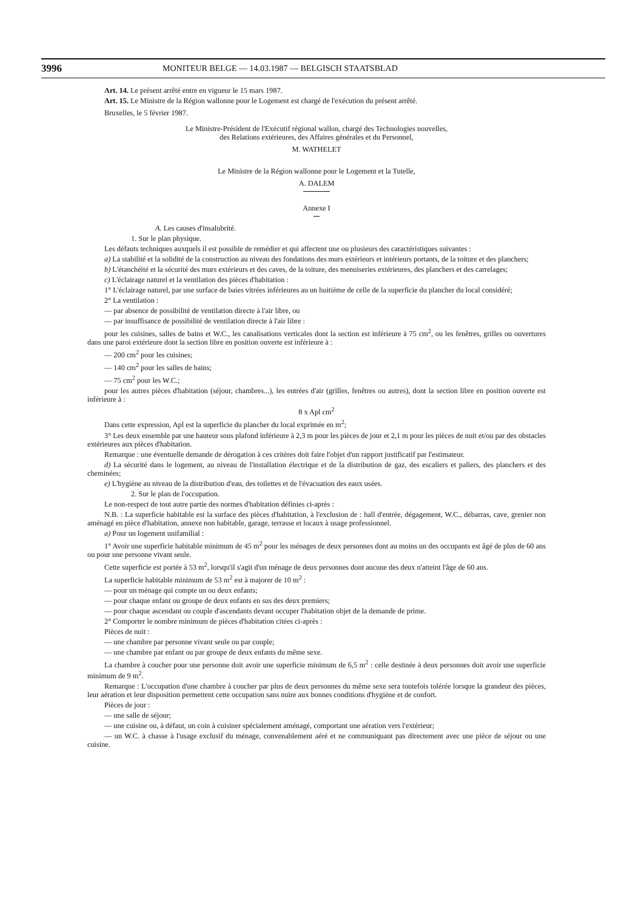3996 MONITEUR BELGE — 14.03.1987 — BELGISCH STAATSBLAD
Art. 14. Le présent arrêté entre en vigueur le 15 mars 1987.
Art. 15. Le Ministre de la Région wallonne pour le Logement est chargé de l'exécution du présent arrêté.
Bruxelles, le 5 février 1987.
Le Ministre-Président de l'Exécutif régional wallon, chargé des Technologies nouvelles,
des Relations extérieures, des Affaires générales et du Personnel,
M. WATHELET
Le Ministre de la Région wallonne pour le Logement et la Tutelle,
A. DALEM
Annexe I
A. Les causes d'insalubrité.
1. Sur le plan physique.
Les défauts techniques auxquels il est possible de remédier et qui affectent une ou plusieurs des caractéristiques suivantes :
a) La stabilité et la solidité de la construction au niveau des fondations des murs extérieurs et intérieurs portants, de la toiture et des planchers;
b) L'étanchéité et la sécurité des murs extérieurs et des caves, de la toiture, des menuiseries extérieures, des planchers et des carrelages;
c) L'éclairage naturel et la ventilation des pièces d'habitation :
1° L'éclairage naturel, par une surface de baies vitrées inférieures au un huitième de celle de la superficie du plancher du local considéré;
2° La ventilation :
— par absence de possibilité de ventilation directe à l'air libre, ou
— par insuffisance de possibilité de ventilation directe à l'air libre :
pour les cuisines, salles de bains et W.C., les canalisations verticales dont la section est inférieure à 75 cm<sup>2</sup>, ou les fenêtres, grilles ou ouvertures dans une paroi extérieure dont la section libre en position ouverte est inférieure à :
— 200 cm<sup>2</sup> pour les cuisines;
— 140 cm<sup>2</sup> pour les salles de bains;
— 75 cm<sup>2</sup> pour les W.C.;
pour les autres pièces d'habitation (séjour, chambres...), les entrées d'air (grilles, fenêtres ou autres), dont la section libre en position ouverte est inférieure à :
8 x Apl cm<sup>2</sup>
Dans cette expression, Apl est la superficie du plancher du local exprimée en m<sup>2</sup>;
3° Les deux ensemble par une hauteur sous plafond inférieure à 2,3 m pour les pièces de jour et 2,1 m pour les pièces de nuit et/ou par des obstacles extérieures aux pièces d'habitation.
Remarque : une éventuelle demande de dérogation à ces critères doit faire l'objet d'un rapport justificatif par l'estimateur.
d) La sécurité dans le logement, au niveau de l'installation électrique et de la distribution de gaz, des escaliers et paliers, des planchers et des cheminées;
e) L'hygiène au niveau de la distribution d'eau, des toilettes et de l'évacuation des eaux usées.
2. Sur le plan de l'occupation.
Le non-respect de tout autre partie des normes d'habitation définies ci-après :
N.B. : La superficie habitable est la surface des pièces d'habitation, à l'exclusion de : hall d'entrée, dégagement, W.C., débarras, cave, grenier non aménagé en pièce d'habitation, annexe non habitable, garage, terrasse et locaux à usage professionnel.
a) Pour un logement unifamilial :
1° Avoir une superficie habitable minimum de 45 m<sup>2</sup> pour les ménages de deux personnes dont au moins un des occupants est âgé de plus de 60 ans ou pour une personne vivant seule.
Cette superficie est portée à 53 m<sup>2</sup>, lorsqu'il s'agit d'un ménage de deux personnes dont aucune des deux n'atteint l'âge de 60 ans.
La superficie habitable minimum de 53 m<sup>2</sup> est à majorer de 10 m<sup>2</sup> :
— pour un ménage qui compte un ou deux enfants;
— pour chaque enfant ou groupe de deux enfants en sus des deux premiers;
— pour chaque ascendant ou couple d'ascendants devant occuper l'habitation objet de la demande de prime.
2° Comporter le nombre minimum de pièces d'habitation citées ci-après :
Pièces de nuit :
— une chambre par personne vivant seule ou par couple;
— une chambre par enfant ou par groupe de deux enfants du même sexe.
La chambre à coucher pour une personne doit avoir une superficie minimum de 6,5 m<sup>2</sup> : celle destinée à deux personnes doit avoir une superficie minimum de 9 m<sup>2</sup>.
Remarque : L'occupation d'une chambre à coucher par plus de deux personnes du même sexe sera toutefois tolérée lorsque la grandeur des pièces, leur aération et leur disposition permettent cette occupation sans nuire aux bonnes conditions d'hygiène et de confort.
Pièces de jour :
— une salle de séjour;
— une cuisine ou, à défaut, un coin à cuisiner spécialement aménagé, comportant une aération vers l'extérieur;
— un W.C. à chasse à l'usage exclusif du ménage, convenablement aéré et ne communiquant pas directement avec une pièce de séjour ou une cuisine.